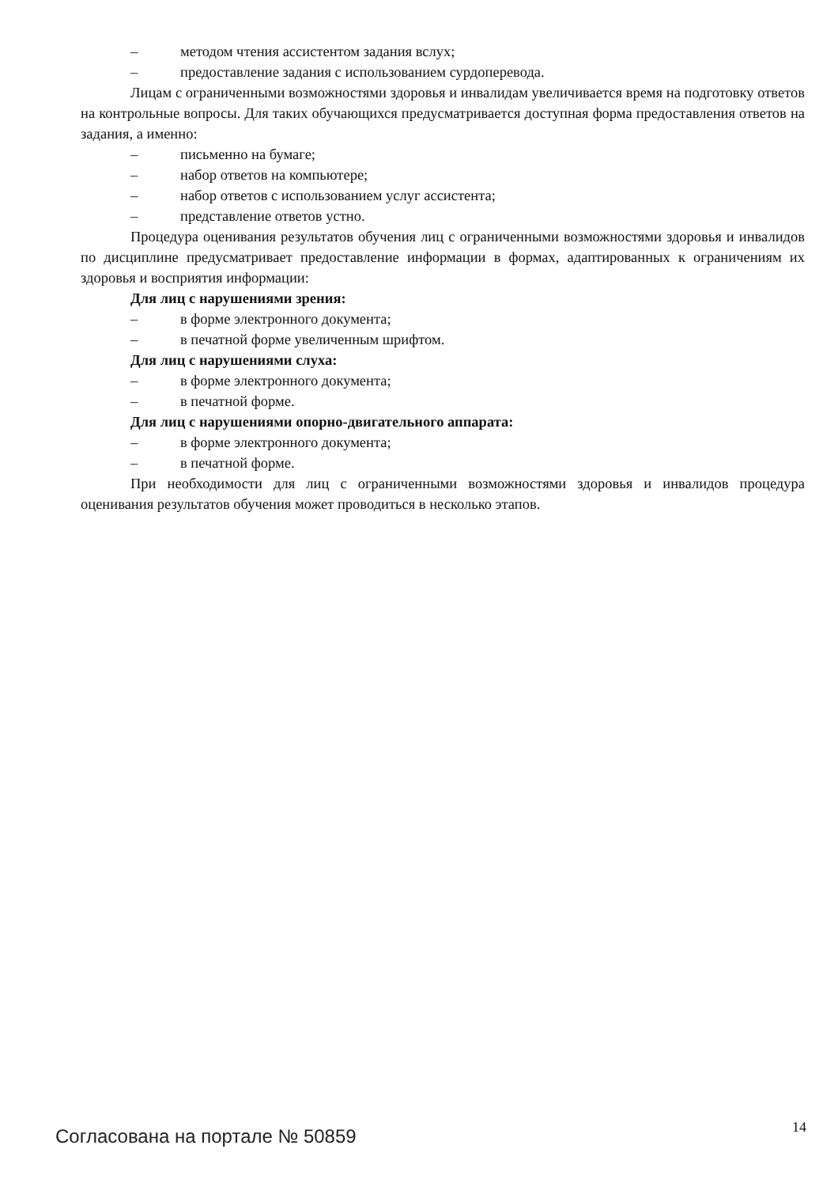– методом чтения ассистентом задания вслух;
– предоставление задания с использованием сурдоперевода.
Лицам с ограниченными возможностями здоровья и инвалидам увеличивается время на подготовку ответов на контрольные вопросы. Для таких обучающихся предусматривается доступная форма предоставления ответов на задания, а именно:
– письменно на бумаге;
– набор ответов на компьютере;
– набор ответов с использованием услуг ассистента;
– представление ответов устно.
Процедура оценивания результатов обучения лиц с ограниченными возможностями здоровья и инвалидов по дисциплине предусматривает предоставление информации в формах, адаптированных к ограничениям их здоровья и восприятия информации:
Для лиц с нарушениями зрения:
– в форме электронного документа;
– в печатной форме увеличенным шрифтом.
Для лиц с нарушениями слуха:
– в форме электронного документа;
– в печатной форме.
Для лиц с нарушениями опорно-двигательного аппарата:
– в форме электронного документа;
– в печатной форме.
При необходимости для лиц с ограниченными возможностями здоровья и инвалидов процедура оценивания результатов обучения может проводиться в несколько этапов.
Согласована на портале № 50859 14